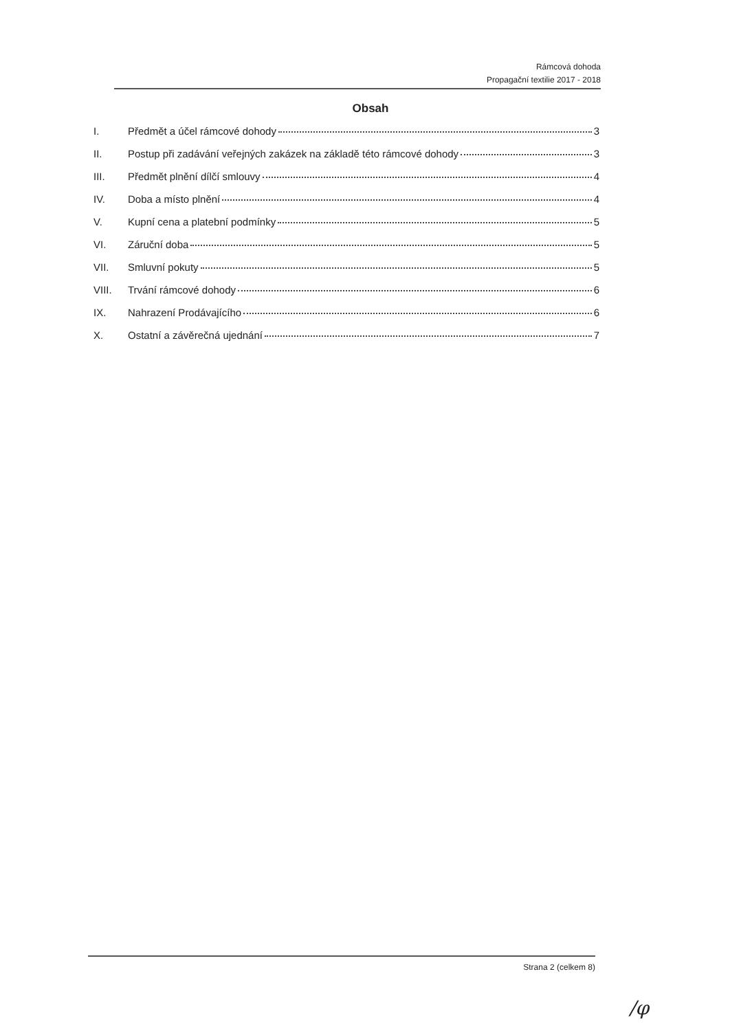Rámcová dohoda
Propagační textilie 2017 - 2018
Obsah
I. Předmět a účel rámcové dohody 3
II. Postup při zadávání veřejných zakázek na základě této rámcové dohody 3
III. Předmět plnění dílčí smlouvy 4
IV. Doba a místo plnění 4
V. Kupní cena a platební podmínky 5
VI. Záruční doba 5
VII. Smluvní pokuty 5
VIII. Trvání rámcové dohody 6
IX. Nahrazení Prodávajícího 6
X. Ostatní a závěrečná ujednání 7
Strana 2 (celkem 8)
/φ